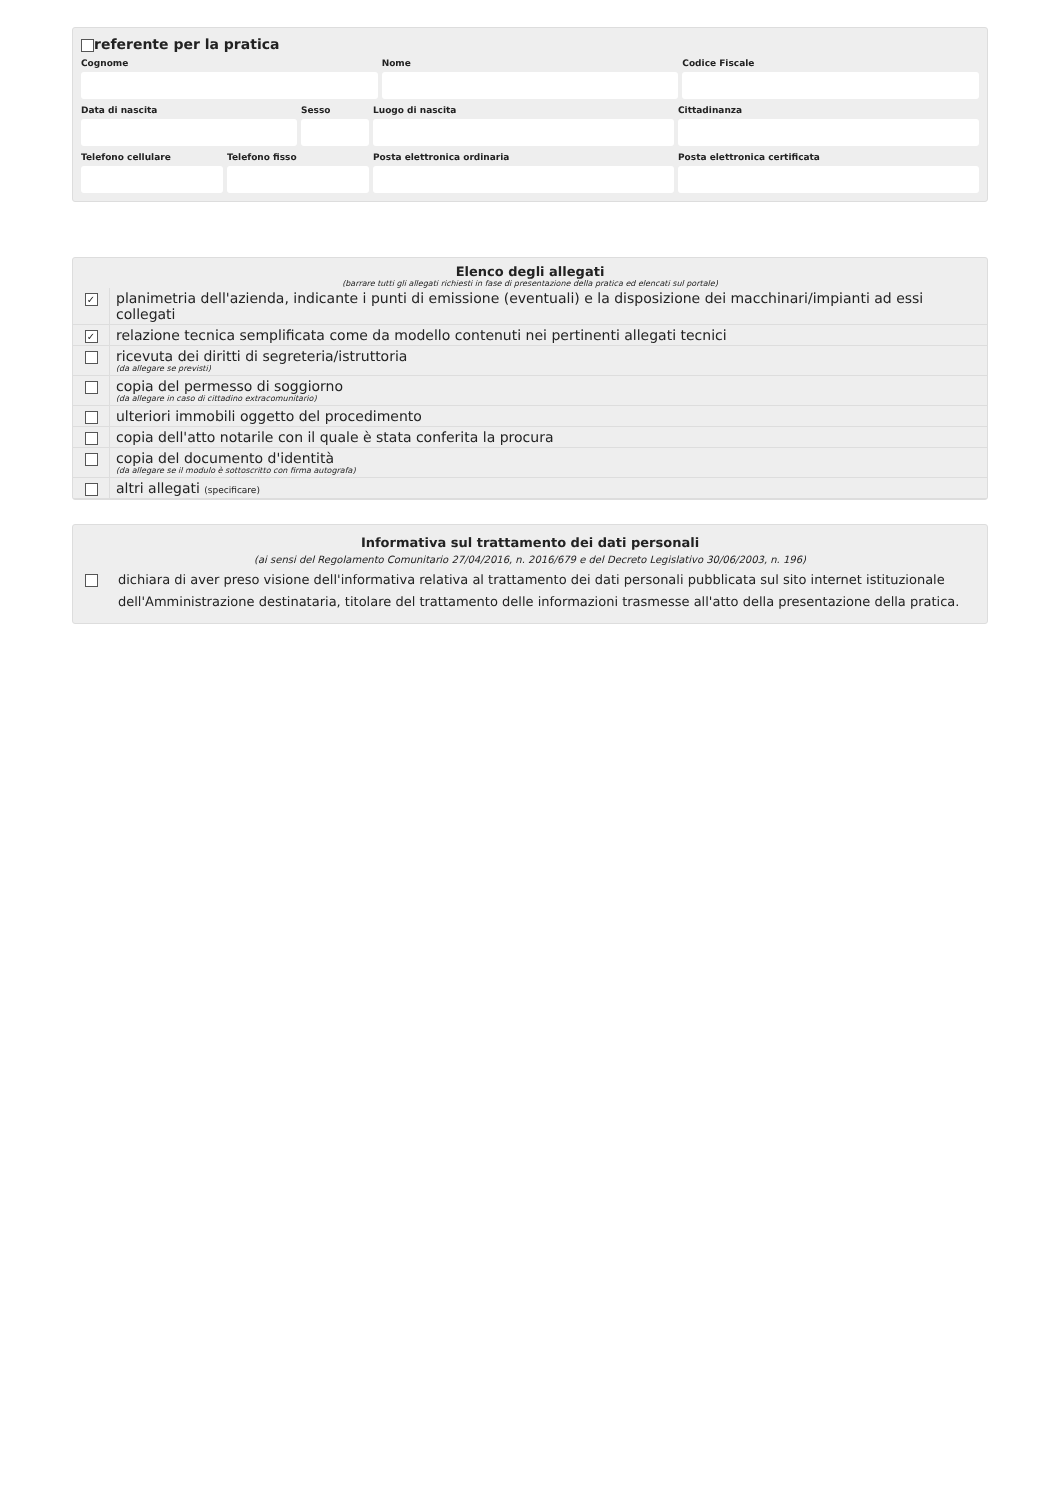referente per la pratica
Cognome
Nome
Codice Fiscale
Data di nascita
Sesso
Luogo di nascita
Cittadinanza
Telefono cellulare
Telefono fisso
Posta elettronica ordinaria
Posta elettronica certificata
Elenco degli allegati
(barrare tutti gli allegati richiesti in fase di presentazione della pratica ed elencati sul portale)
| ✓ | planimetria dell'azienda, indicante i punti di emissione (eventuali) e la disposizione dei macchinari/impianti ad essi collegati |
| ✓ | relazione tecnica semplificata come da modello contenuti nei pertinenti allegati tecnici |
| | ricevuta dei diritti di segreteria/istruttoria (da allegare se previsti) |
| | copia del permesso di soggiorno (da allegare in caso di cittadino extracomunitario) |
| | ulteriori immobili oggetto del procedimento |
| | copia dell'atto notarile con il quale è stata conferita la procura |
| | copia del documento d'identità (da allegare se il modulo è sottoscritto con firma autografa) |
| | altri allegati (specificare) |
Informativa sul trattamento dei dati personali
(ai sensi del Regolamento Comunitario 27/04/2016, n. 2016/679 e del Decreto Legislativo 30/06/2003, n. 196)
dichiara di aver preso visione dell'informativa relativa al trattamento dei dati personali pubblicata sul sito internet istituzionale dell'Amministrazione destinataria, titolare del trattamento delle informazioni trasmesse all'atto della presentazione della pratica.